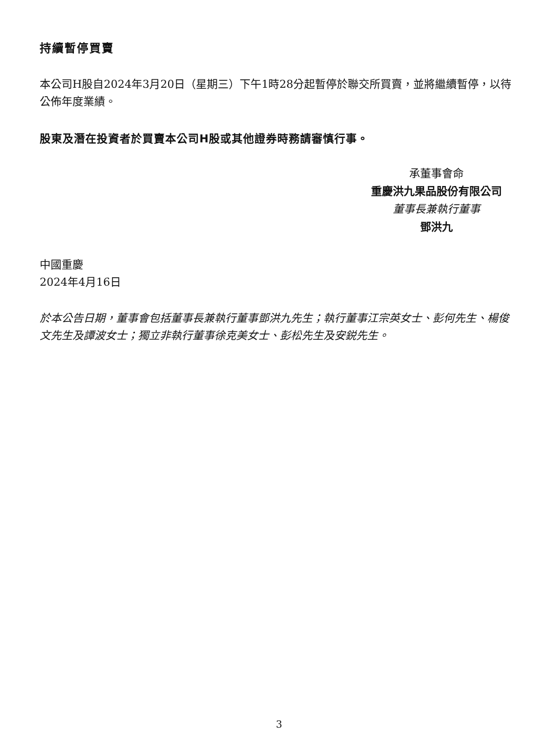持續暫停買賣
本公司H股自2024年3月20日（星期三）下午1時28分起暫停於聯交所買賣，並將繼續暫停，以待公佈年度業績。
股東及潛在投資者於買賣本公司H股或其他證券時務請審慎行事。
承董事會命
重慶洪九果品股份有限公司
董事長兼執行董事
鄧洪九
中國重慶
2024年4月16日
於本公告日期，董事會包括董事長兼執行董事鄧洪九先生；執行董事江宗英女士、彭何先生、楊俊文先生及譚波女士；獨立非執行董事徐克美女士、彭松先生及安鋭先生。
3